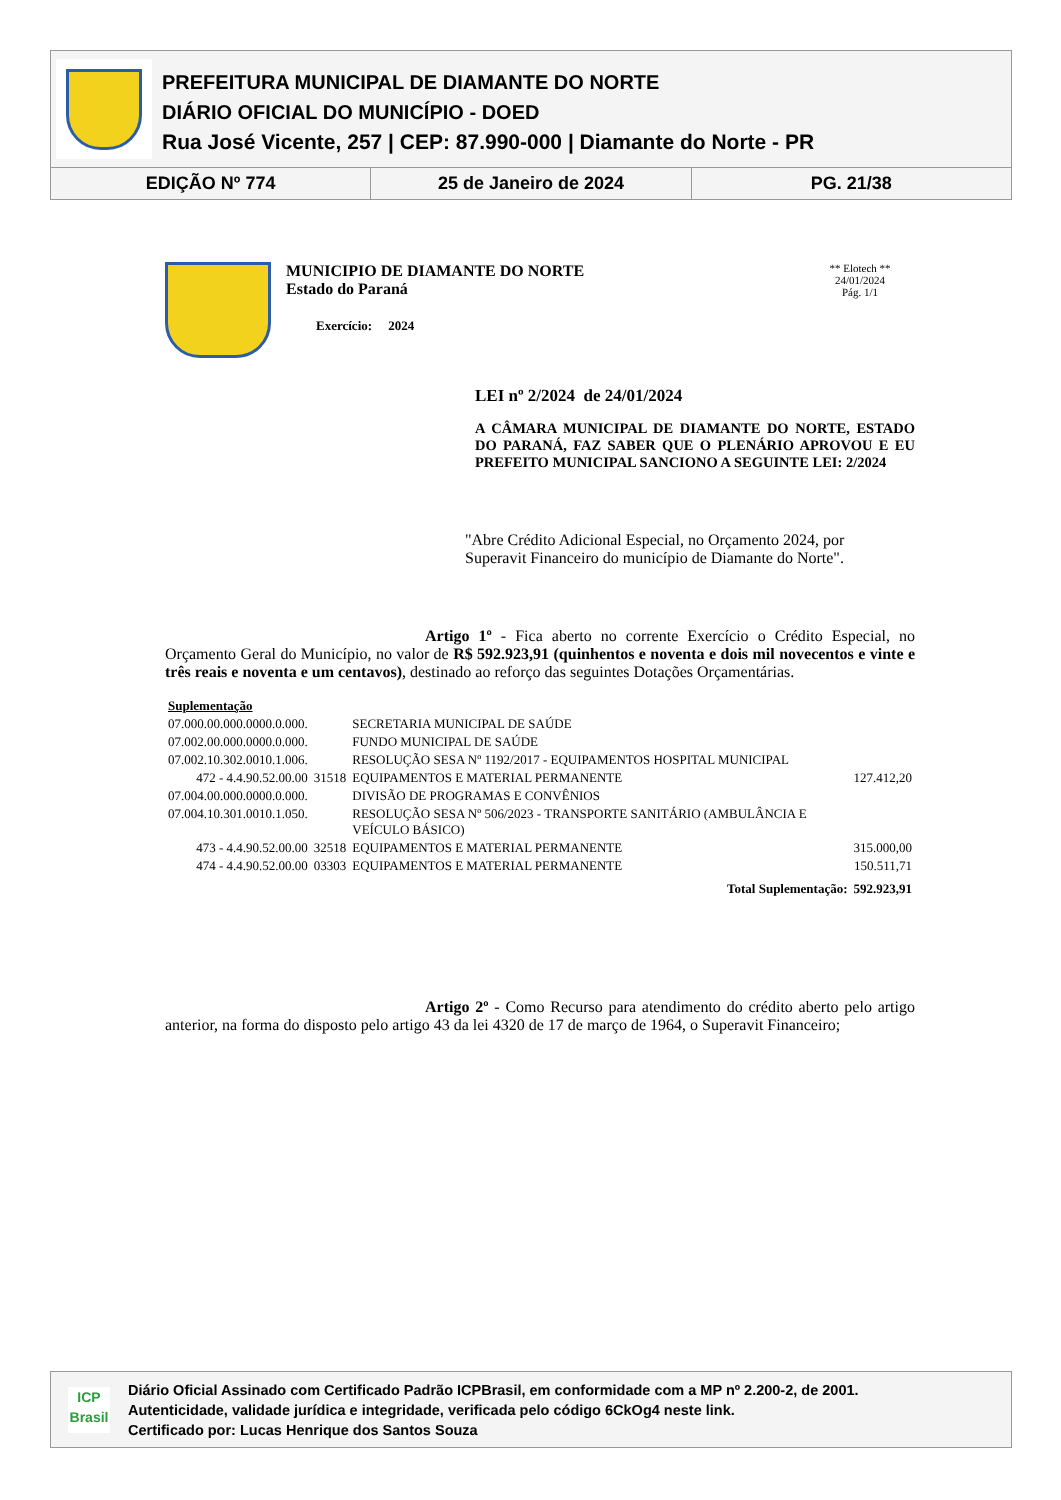PREFEITURA MUNICIPAL DE DIAMANTE DO NORTE
DIÁRIO OFICIAL DO MUNICÍPIO - DOED
Rua José Vicente, 257 | CEP: 87.990-000 | Diamante do Norte - PR
EDIÇÃO Nº 774 25 de Janeiro de 2024 PG. 21/38
MUNICIPIO DE DIAMANTE DO NORTE
Estado do Paraná
Exercício: 2024
** Elotech **
24/01/2024
Pág. 1/1
LEI nº 2/2024 de 24/01/2024
A CÂMARA MUNICIPAL DE DIAMANTE DO NORTE, ESTADO DO PARANÁ, FAZ SABER QUE O PLENÁRIO APROVOU E EU PREFEITO MUNICIPAL SANCIONO A SEGUINTE LEI: 2/2024
"Abre Crédito Adicional Especial, no Orçamento 2024, por Superavit Financeiro do município de Diamante do Norte".
Artigo 1º - Fica aberto no corrente Exercício o Crédito Especial, no Orçamento Geral do Município, no valor de R$ 592.923,91 (quinhentos e noventa e dois mil novecentos e vinte e três reais e noventa e um centavos), destinado ao reforço das seguintes Dotações Orçamentárias.
| Suplementação | | | |
| 07.000.00.000.0000.0.000. | | SECRETARIA MUNICIPAL DE SAÚDE | |
| 07.002.00.000.0000.0.000. | | FUNDO MUNICIPAL DE SAÚDE | |
| 07.002.10.302.0010.1.006. | | RESOLUÇÃO SESA Nº 1192/2017 - EQUIPAMENTOS HOSPITAL MUNICIPAL | |
| 472 - 4.4.90.52.00.00 | 31518 | EQUIPAMENTOS E MATERIAL PERMANENTE | 127.412,20 |
| 07.004.00.000.0000.0.000. | | DIVISÃO DE PROGRAMAS E CONVÊNIOS | |
| 07.004.10.301.0010.1.050. | | RESOLUÇÃO SESA Nº 506/2023 - TRANSPORTE SANITÁRIO (AMBULÂNCIA E VEÍCULO BÁSICO) | |
| 473 - 4.4.90.52.00.00 | 32518 | EQUIPAMENTOS E MATERIAL PERMANENTE | 315.000,00 |
| 474 - 4.4.90.52.00.00 | 03303 | EQUIPAMENTOS E MATERIAL PERMANENTE | 150.511,71 |
| Total Suplementação: | | | 592.923,91 |
Artigo 2º - Como Recurso para atendimento do crédito aberto pelo artigo anterior, na forma do disposto pelo artigo 43 da lei 4320 de 17 de março de 1964, o Superavit Financeiro;
ICP
Brasil
Diário Oficial Assinado com Certificado Padrão ICPBrasil, em conformidade com a MP nº 2.200-2, de 2001.
Autenticidade, validade jurídica e integridade, verificada pelo código 6CkOg4 neste link.
Certificado por: Lucas Henrique dos Santos Souza